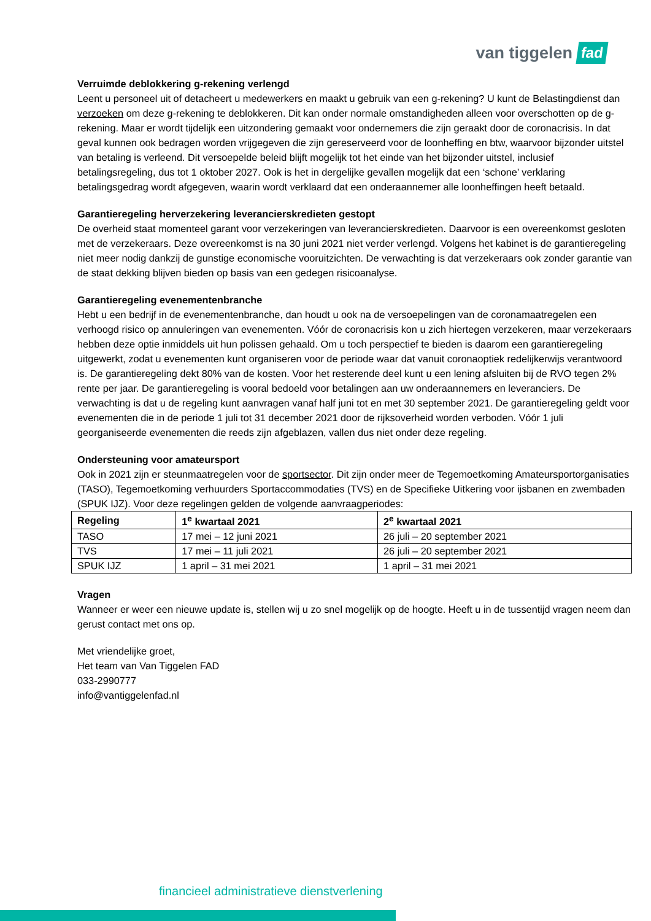van tiggelen fad
Verruimde deblokkering g-rekening verlengd
Leent u personeel uit of detacheert u medewerkers en maakt u gebruik van een g-rekening? U kunt de Belastingdienst dan verzoeken om deze g-rekening te deblokkeren. Dit kan onder normale omstandigheden alleen voor overschotten op de g-rekening. Maar er wordt tijdelijk een uitzondering gemaakt voor ondernemers die zijn geraakt door de coronacrisis. In dat geval kunnen ook bedragen worden vrijgegeven die zijn gereserveerd voor de loonheffing en btw, waarvoor bijzonder uitstel van betaling is verleend. Dit versoepelde beleid blijft mogelijk tot het einde van het bijzonder uitstel, inclusief betalingsregeling, dus tot 1 oktober 2027. Ook is het in dergelijke gevallen mogelijk dat een ‘schone’ verklaring betalingsgedrag wordt afgegeven, waarin wordt verklaard dat een onderaannemer alle loonheffingen heeft betaald.
Garantieregeling herverzekering leverancierskredieten gestopt
De overheid staat momenteel garant voor verzekeringen van leverancierskredieten. Daarvoor is een overeenkomst gesloten met de verzekeraars. Deze overeenkomst is na 30 juni 2021 niet verder verlengd. Volgens het kabinet is de garantieregeling niet meer nodig dankzij de gunstige economische vooruitzichten. De verwachting is dat verzekeraars ook zonder garantie van de staat dekking blijven bieden op basis van een gedegen risicoanalyse.
Garantieregeling evenementenbranche
Hebt u een bedrijf in de evenementenbranche, dan houdt u ook na de versoepelingen van de coronamaatregelen een verhoogd risico op annuleringen van evenementen. Vóór de coronacrisis kon u zich hiertegen verzekeren, maar verzekeraars hebben deze optie inmiddels uit hun polissen gehaald. Om u toch perspectief te bieden is daarom een garantieregeling uitgewerkt, zodat u evenementen kunt organiseren voor de periode waar dat vanuit coronaoptiek redelijkerwijs verantwoord is. De garantieregeling dekt 80% van de kosten. Voor het resterende deel kunt u een lening afsluiten bij de RVO tegen 2% rente per jaar. De garantieregeling is vooral bedoeld voor betalingen aan uw onderaannemers en leveranciers. De verwachting is dat u de regeling kunt aanvragen vanaf half juni tot en met 30 september 2021. De garantieregeling geldt voor evenementen die in de periode 1 juli tot 31 december 2021 door de rijksoverheid worden verboden. Vóór 1 juli georganiseerde evenementen die reeds zijn afgeblazen, vallen dus niet onder deze regeling.
Ondersteuning voor amateursport
Ook in 2021 zijn er steunmaatregelen voor de sportsector. Dit zijn onder meer de Tegemoetkoming Amateursportorganisaties (TASO), Tegemoetkoming verhuurders Sportaccommodaties (TVS) en de Specifieke Uitkering voor ijsbanen en zwembaden (SPUK IJZ). Voor deze regelingen gelden de volgende aanvraagperiodes:
| Regeling | 1<sup>e</sup> kwartaal 2021 | 2<sup>e</sup> kwartaal 2021 |
| --- | --- | --- |
| TASO | 17 mei – 12 juni 2021 | 26 juli – 20 september 2021 |
| TVS | 17 mei – 11 juli 2021 | 26 juli – 20 september 2021 |
| SPUK IJZ | 1 april – 31 mei 2021 | 1 april – 31 mei 2021 |
Vragen
Wanneer er weer een nieuwe update is, stellen wij u zo snel mogelijk op de hoogte. Heeft u in de tussentijd vragen neem dan gerust contact met ons op.
Met vriendelijke groet,
Het team van Van Tiggelen FAD
033-2990777
info@vantiggelenfad.nl
financieel administratieve dienstverlening